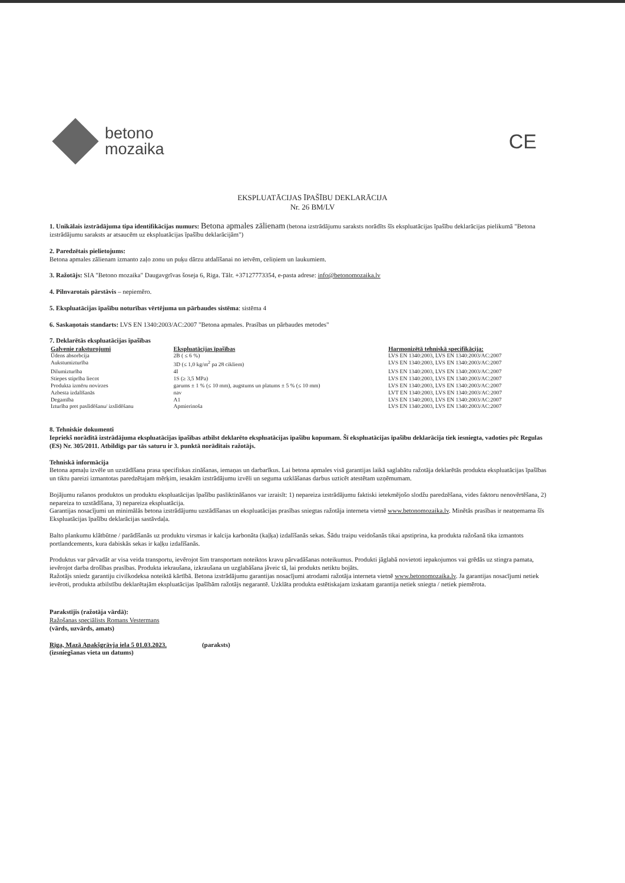betono
mozaika
CE
EKSPLUATĀCIJAS ĪPAŠĪBU DEKLARĀCIJA
Nr. 26 BM/LV
1. Unikālais izstrādājuma tipa identifikācijas numurs: Betona apmales zālienam (betona izstrādājumu saraksts norādīts šīs ekspluatācijas īpašību deklarācijas pielikumā "Betona izstrādājumu saraksts ar atsaucēm uz ekspluatācijas īpašību deklarācijām")
2. Paredzētais pielietojums:
Betona apmales zālienam izmanto zaļo zonu un puķu dārzu atdalīšanai no ietvēm, celiņiem un laukumiem.
3. Ražotājs: SIA "Betono mozaika" Daugavgrīvas šoseja 6, Riga. Tālr. +37127773354, e-pasta adrese: info@betonomozaika.lv
4. Pilnvarotais pārstāvis – nepiemēro.
5. Ekspluatācijas īpašību noturības vērtējuma un pārbaudes sistēma: sistēma 4
6. Saskaņotais standarts: LVS EN 1340:2003/AC:2007 "Betona apmales. Prasības un pārbaudes metodes"
7. Deklarētās ekspluatācijas īpašības
| Galvenie raksturojumi | Ekspluatācijas īpašības | Harmonizētā tehniskā specifikācija: |
| --- | --- | --- |
| Ūdens absorbcija | 2B ( ≤ 6 %) | LVS EN 1340:2003, LVS EN 1340:2003/AC:2007 |
| Aukstumizturība | 3D (≤ 1,0 kg/m<sup>2</sup> pa 28 cikliem) | LVS EN 1340:2003, LVS EN 1340:2003/AC:2007 |
| Dilumizturība | 4I | LVS EN 1340:2003, LVS EN 1340:2003/AC:2007 |
| Stiepes stiprība liecot | 1S (≥ 3,5 MPa) | LVS EN 1340:2003, LVS EN 1340:2003/AC:2007 |
| Produkta izmēru novirzes | garums ± 1 % (≤ 10 mm), augstums un platums ± 5 % (≤ 10 mm) | LVS EN 1340:2003, LVS EN 1340:2003/AC:2007 |
| Azbesta izdalīšanās | nav | LVT EN 1340:2003, LVS EN 1340:2003/AC:2007 |
| Degamība | A1 | LVS EN 1340:2003, LVS EN 1340:2003/AC:2007 |
| Izturība pret paslīdēšanu/ izslīdēšanu | Apmierinoša | LVS EN 1340:2003, LVS EN 1340:2003/AC:2007 |
8. Tehniskie dokumenti
Iepriekš norādītā izstrādājuma ekspluatācijas īpašības atbilst deklarēto ekspluatācijas īpašību kopumam. Šī ekspluatācijas īpašību deklarācija tiek iesniegta, vadoties pēc Regulas (ES) Nr. 305/2011. Atbildīgs par tās saturu ir 3. punktā norādītais ražotājs.
Tehniskā informācija
Betona apmaļu izvēle un uzstādīšana prasa specifiskas zināšanas, iemaņas un darbarīkus. Lai betona apmales visā garantijas laikā saglabātu ražotāja deklarētās produkta ekspluatācijas īpašības un tiktu pareizi izmantotas paredzētajam mērķim, iesakām izstrādājumu izvēli un seguma uzklāšanas darbus uzticēt atestētam uzņēmumam.
Bojājumu rašanos produktos un produktu ekspluatācijas īpašību pasliktināšanos var izraisīt: 1) nepareiza izstrādājumu faktiski ietekmējošo slodžu paredzēšana, vides faktoru nenovērtēšana, 2) nepareiza to uzstādīšana, 3) nepareiza ekspluatācija.
Garantijas nosacījumi un minimālās betona izstrādājumu uzstādīšanas un ekspluatācijas prasības sniegtas ražotāja interneta vietnē www.betonomozaika.lv. Minētās prasības ir neatņemama šīs Ekspluatācijas īpašību deklarācijas sastāvdaļa.
Balto plankumu klātbūtne / parādīšanās uz produktu virsmas ir kalcija karbonāta (kaļķa) izdalīšanās sekas. Šādu traipu veidošanās tikai apstiprina, ka produkta ražošanā tika izmantots portlandcements, kura dabiskās sekas ir kaļķu izdalīšanās.
Produktus var pārvadāt ar visa veida transportu, ievērojot šim transportam noteiktos kravu pārvadāšanas noteikumus. Produkti jāglabā novietoti iepakojumos vai grēdās uz stingra pamata, ievērojot darba drošības prasības. Produkta iekraušana, izkraušana un uzglabāšana jāveic tā, lai produkts netiktu bojāts.
Ražotājs sniedz garantiju civilkodeksa noteiktā kārtībā. Betona izstrādājumu garantijas nosacījumi atrodami ražotāja interneta vietnē www.betonomozaika.lv. Ja garantijas nosacījumi netiek ievēroti, produkta atbilstību deklarētajām ekspluatācijas īpašībām ražotājs negarantē. Uzklāta produkta estētiskajam izskatam garantija netiek sniegta / netiek piemērota.
Parakstījis (ražotāja vārdā):
Ražošanas speciālists Romans Vestermans
(vārds, uzvārds, amats)
Rīga, Mazā Apakšgrāvja iela 5 01.03.2023.
(izsniegšanas vieta un datums)
(paraksts)